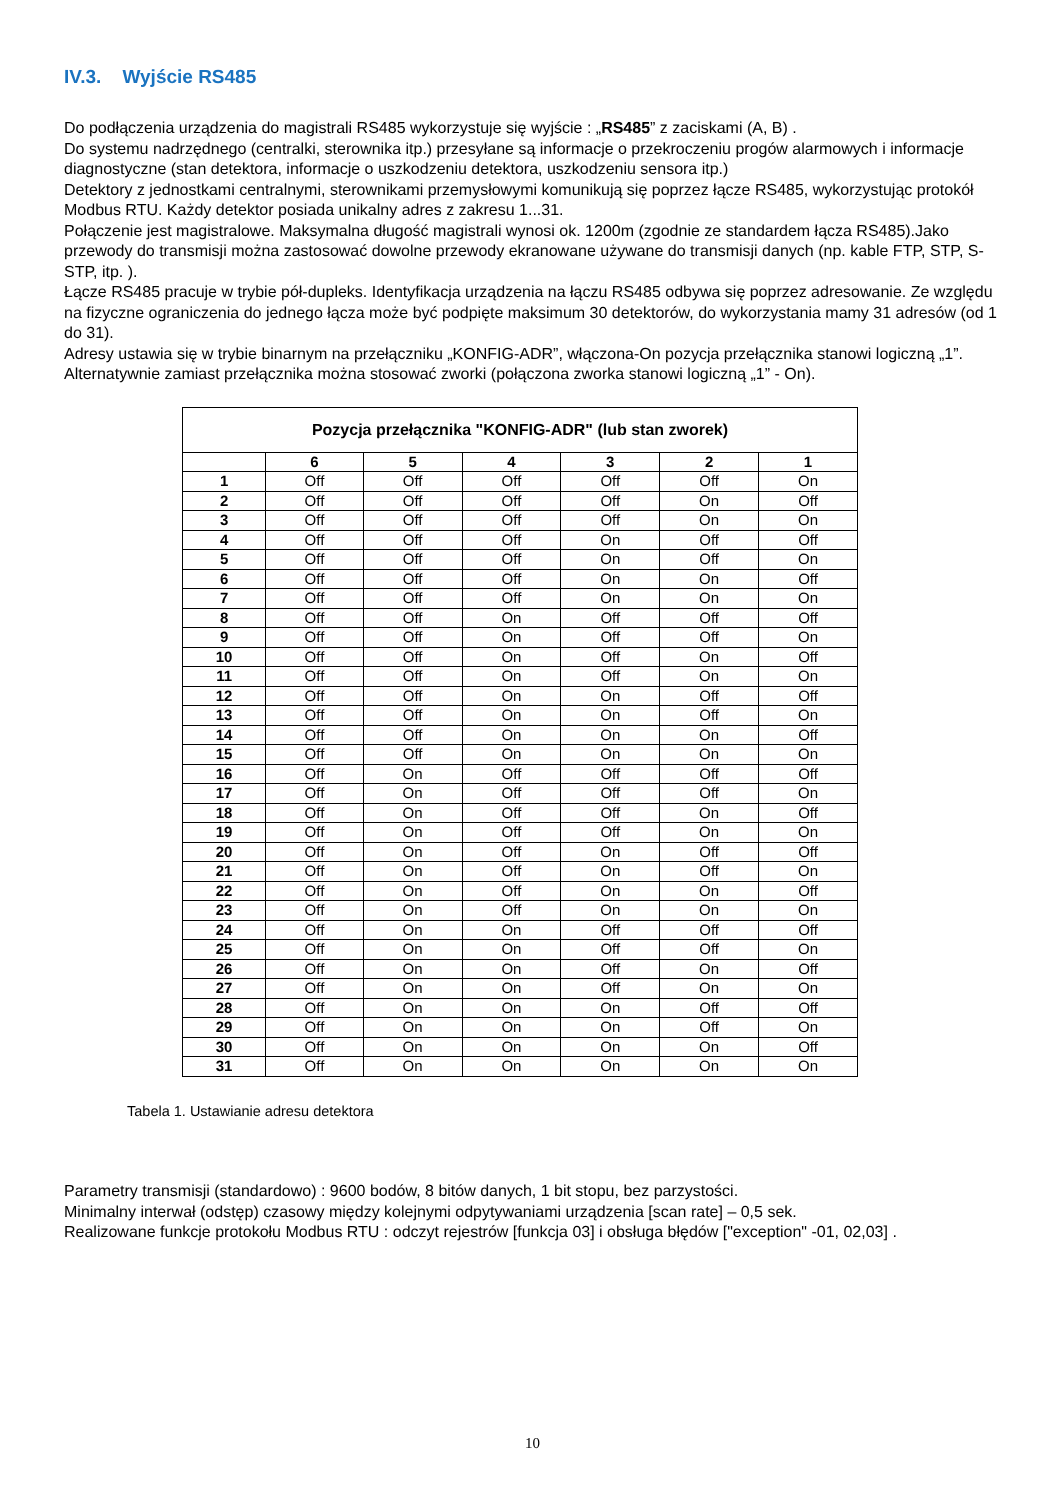IV.3. Wyjście RS485
Do podłączenia urządzenia do magistrali RS485 wykorzystuje się wyjście : „RS485” z zaciskami (A, B) .
Do systemu nadrzędnego (centralki, sterownika itp.) przesyłane są informacje o przekroczeniu progów alarmowych i informacje diagnostyczne (stan detektora, informacje o uszkodzeniu detektora, uszkodzeniu sensora itp.)
Detektory z jednostkami centralnymi, sterownikami przemysłowymi komunikują się poprzez łącze RS485, wykorzystując protokół Modbus RTU. Każdy detektor posiada unikalny adres z zakresu 1...31.
Połączenie jest magistralowe. Maksymalna długość magistrali wynosi ok. 1200m (zgodnie ze standardem łącza RS485).Jako przewody do transmisji można zastosować dowolne przewody ekranowane używane do transmisji danych (np. kable FTP, STP, S-STP, itp. ).
Łącze RS485 pracuje w trybie pół-dupleks. Identyfikacja urządzenia na łączu RS485 odbywa się poprzez adresowanie. Ze względu na fizyczne ograniczenia do jednego łącza może być podpięte maksimum 30 detektorów, do wykorzystania mamy 31 adresów (od 1 do 31).
Adresy ustawia się w trybie binarnym na przełączniku „KONFIG-ADR”, włączona-On pozycja przełącznika stanowi logiczną „1”. Alternatywnie zamiast przełącznika można stosować zworki (połączona zworka stanowi logiczną „1” - On).
| Pozycja przełącznika "KONFIG-ADR" (lub stan zworek) | | | | | | |
| --- | --- | --- | --- | --- | --- | --- |
| | 6 | 5 | 4 | 3 | 2 | 1 |
| 1 | Off | Off | Off | Off | Off | On |
| 2 | Off | Off | Off | Off | On | Off |
| 3 | Off | Off | Off | Off | On | On |
| 4 | Off | Off | Off | On | Off | Off |
| 5 | Off | Off | Off | On | Off | On |
| 6 | Off | Off | Off | On | On | Off |
| 7 | Off | Off | Off | On | On | On |
| 8 | Off | Off | On | Off | Off | Off |
| 9 | Off | Off | On | Off | Off | On |
| 10 | Off | Off | On | Off | On | Off |
| 11 | Off | Off | On | Off | On | On |
| 12 | Off | Off | On | On | Off | Off |
| 13 | Off | Off | On | On | Off | On |
| 14 | Off | Off | On | On | On | Off |
| 15 | Off | Off | On | On | On | On |
| 16 | Off | On | Off | Off | Off | Off |
| 17 | Off | On | Off | Off | Off | On |
| 18 | Off | On | Off | Off | On | Off |
| 19 | Off | On | Off | Off | On | On |
| 20 | Off | On | Off | On | Off | Off |
| 21 | Off | On | Off | On | Off | On |
| 22 | Off | On | Off | On | On | Off |
| 23 | Off | On | Off | On | On | On |
| 24 | Off | On | On | Off | Off | Off |
| 25 | Off | On | On | Off | Off | On |
| 26 | Off | On | On | Off | On | Off |
| 27 | Off | On | On | Off | On | On |
| 28 | Off | On | On | On | Off | Off |
| 29 | Off | On | On | On | Off | On |
| 30 | Off | On | On | On | On | Off |
| 31 | Off | On | On | On | On | On |
Tabela 1. Ustawianie adresu detektora
Parametry transmisji (standardowo) : 9600 bodów, 8 bitów danych, 1 bit stopu, bez parzystości.
Minimalny interwał (odstęp) czasowy między kolejnymi odpytywaniami urządzenia [scan rate] – 0,5 sek.
Realizowane funkcje protokołu Modbus RTU : odczyt rejestrów [funkcja 03] i obsługa błędów ["exception" -01, 02,03] .
10